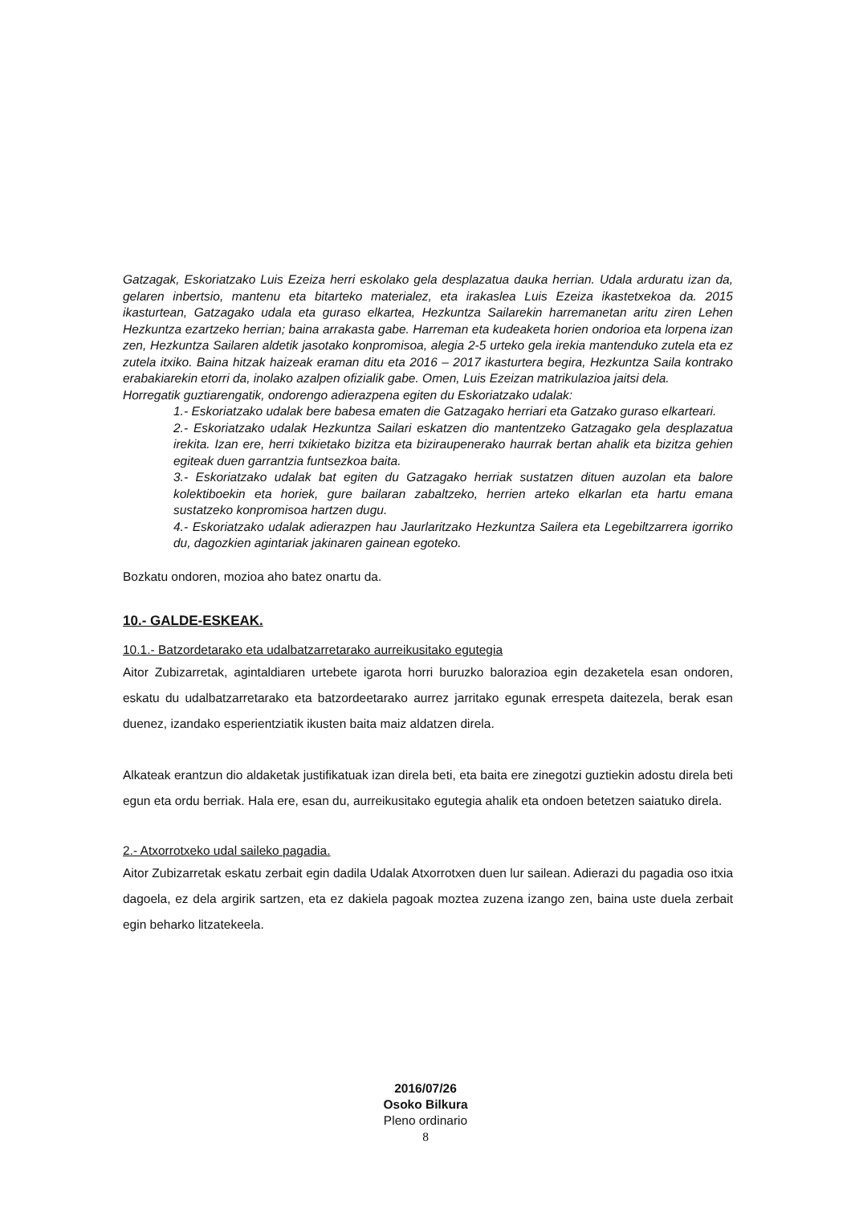Gatzagak, Eskoriatzako Luis Ezeiza herri eskolako gela desplazatua dauka herrian. Udala arduratu izan da, gelaren inbertsio, mantenu eta bitarteko materialez, eta irakaslea Luis Ezeiza ikastetxekoa da. 2015 ikasturtean, Gatzagako udala eta guraso elkartea, Hezkuntza Sailarekin harremanetan aritu ziren Lehen Hezkuntza ezartzeko herrian; baina arrakasta gabe. Harreman eta kudeaketa horien ondorioa eta lorpena izan zen, Hezkuntza Sailaren aldetik jasotako konpromisoa, alegia 2-5 urteko gela irekia mantenduko zutela eta ez zutela itxiko. Baina hitzak haizeak eraman ditu eta 2016 – 2017 ikasturtera begira, Hezkuntza Saila kontrako erabakiarekin etorri da, inolako azalpen ofizialik gabe. Omen, Luis Ezeizan matrikulazioa jaitsi dela.
Horregatik guztiarengatik, ondorengo adierazpena egiten du Eskoriatzako udalak:
1.- Eskoriatzako udalak bere babesa ematen die Gatzagako herriari eta Gatzako guraso elkarteari.
2.- Eskoriatzako udalak Hezkuntza Sailari eskatzen dio mantentzeko Gatzagako gela desplazatua irekita. Izan ere, herri txikietako bizitza eta biziraupenerako haurrak bertan ahalik eta bizitza gehien egiteak duen garrantzia funtsezkoa baita.
3.- Eskoriatzako udalak bat egiten du Gatzagako herriak sustatzen dituen auzolan eta balore kolektiboekin eta horiek, gure bailaran zabaltzeko, herrien arteko elkarlan eta hartu emana sustatzeko konpromisoa hartzen dugu.
4.- Eskoriatzako udalak adierazpen hau Jaurlaritzako Hezkuntza Sailera eta Legebiltzarrera igorriko du, dagozkien agintariak jakinaren gainean egoteko.
Bozkatu ondoren, mozioa aho batez onartu da.
10.- GALDE-ESKEAK.
10.1.- Batzordetarako eta udalbatzarretarako aurreikusitako egutegia
Aitor Zubizarretak, agintaldiaren urtebete igarota horri buruzko balorazioa egin dezaketela esan ondoren, eskatu du udalbatzarretarako eta batzordeetarako aurrez jarritako egunak errespeta daitezela, berak esan duenez, izandako esperientziatik ikusten baita maiz aldatzen direla.
Alkateak erantzun dio aldaketak justifikatuak izan direla beti, eta baita ere zinegotzi guztiekin adostu direla beti egun eta ordu berriak. Hala ere, esan du, aurreikusitako egutegia ahalik eta ondoen betetzen saiatuko direla.
2.- Atxorrotxeko udal saileko pagadia.
Aitor Zubizarretak eskatu zerbait egin dadila Udalak Atxorrotxen duen lur sailean. Adierazi du pagadia oso itxia dagoela, ez dela argirik sartzen, eta ez dakiela pagoak moztea zuzena izango zen, baina uste duela zerbait egin beharko litzatekeela.
2016/07/26
Osoko Bilkura
Pleno ordinario
8